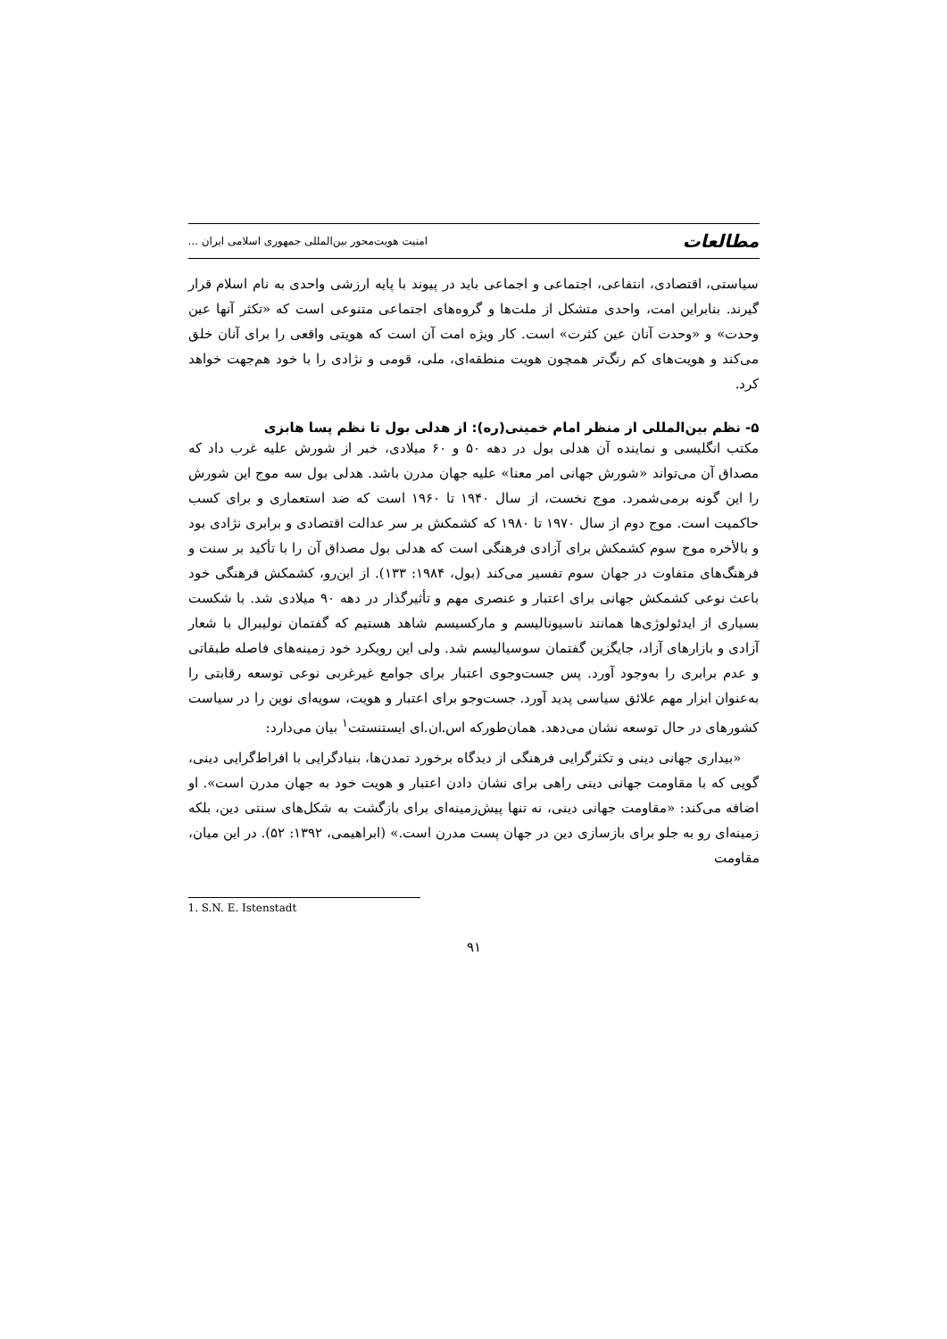مطالعات امنیت هویت‌محور بین‌المللی جمهوری اسلامی ایران ...
سیاستی، اقتصادی، انتفاعی، اجتماعی و اجماعی باید در پیوند با پایه ارزشی واحدی به نام اسلام قرار گیرند. بنابراین امت، واحدی متشکل از ملت‌ها و گروه‌های اجتماعی متنوعی است که «تکثر آنها عین وحدت» و «وحدت آنان عین کثرت» است. کار ویژه امت آن است که هویتی واقعی را برای آنان خلق می‌کند و هویت‌های کم رنگ‌تر همچون هویت منطقه‌ای، ملی، قومی و نژادی را با خود هم‌جهت خواهد کرد.
۵- نظم بین‌المللی از منظر امام خمینی(ره): از هدلی بول تا نظم پسا هابزی
مکتب انگلیسی و نماینده آن هدلی بول در دهه ۵۰ و ۶۰ میلادی، خبر از شورش علیه غرب داد که مصداق آن می‌تواند «شورش جهانی امر معنا» علیه جهان مدرن باشد. هدلی بول سه موج این شورش را این گونه برمی‌شمرد. موج نخست، از سال ۱۹۴۰ تا ۱۹۶۰ است که ضد استعماری و برای کسب حاکمیت است. موج دوم از سال ۱۹۷۰ تا ۱۹۸۰ که کشمکش بر سر عدالت اقتصادی و برابری نژادی بود و بالأخره موج سوم کشمکش برای آزادی فرهنگی است که هدلی بول مصداق آن را با تأکید بر سنت و فرهنگ‌های متفاوت در جهان سوم تفسیر می‌کند (بول، ۱۹۸۴: ۱۳۳). از این‌رو، کشمکش فرهنگی خود باعث نوعی کشمکش جهانی برای اعتبار و عنصری مهم و تأثیرگذار در دهه ۹۰ میلادی شد. با شکست بسیاری از ایدئولوژی‌ها همانند ناسیونالیسم و مارکسیسم شاهد هستیم که گفتمان نولیبرال با شعار آزادی و بازارهای آزاد، جایگزین گفتمان سوسیالیسم شد. ولی این رویکرد خود زمینه‌های فاصله طبقاتی و عدم برابری را به‌وجود آورد. پس جست‌وجوی اعتبار برای جوامع غیرغربی نوعی توسعه رقابتی را به‌عنوان ابزار مهم علائق سیاسی پدید آورد. جست‌وجو برای اعتبار و هویت، سویه‌ای نوین را در سیاست کشورهای در حال توسعه نشان می‌دهد. همان‌طورکه اس.ان.ای ایستنستت<sup>۱</sup> بیان می‌دارد:
«بیداری جهانی دینی و تکثرگرایی فرهنگی از دیدگاه برخورد تمدن‌ها، بنیادگرایی با افراط‌گرایی دینی، گویی که با مقاومت جهانی دینی راهی برای نشان دادن اعتبار و هویت خود به جهان مدرن است». او اضافه می‌کند: «مقاومت جهانی دینی، نه تنها پیش‌زمینه‌ای برای بازگشت به شکل‌های سنتی دین، بلکه زمینه‌ای رو به جلو برای بازسازی دین در جهان پست مدرن است.» (ابراهیمی، ۱۳۹۲: ۵۲). در این میان، مقاومت
1. S.N. E. Istenstadt
۹۱